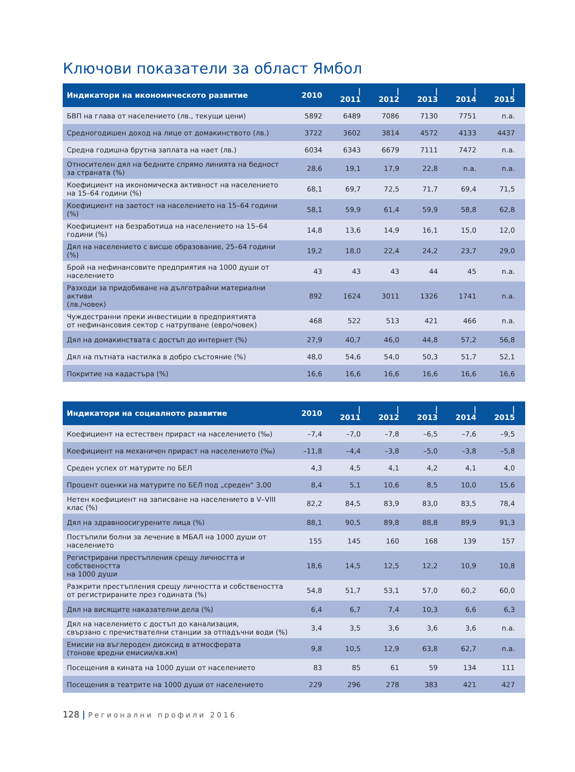Ключови показатели за област Ямбол
| Индикатори на икономическото развитие | 2010 | / 2011 | / 2012 | / 2013 | / 2014 | / 2015 |
| --- | --- | --- | --- | --- | --- | --- |
| БВП на глава от населението (лв., текущи цени) | 5892 | 6489 | 7086 | 7130 | 7751 | n.a. |
| Средногодишен доход на лице от домакинството (лв.) | 3722 | 3602 | 3814 | 4572 | 4133 | 4437 |
| Средна годишна брутна заплата на нает (лв.) | 6034 | 6343 | 6679 | 7111 | 7472 | n.a. |
| Относителен дял на бедните спрямо линията на бедност за страната (%) | 28,6 | 19,1 | 17,9 | 22,8 | n.a. | n.a. |
| Коефициент на икономическа активност на населението на 15–64 години (%) | 68,1 | 69,7 | 72,5 | 71,7 | 69,4 | 71,5 |
| Коефициент на заетост на населението на 15–64 години (%) | 58,1 | 59,9 | 61,4 | 59,9 | 58,8 | 62,8 |
| Коефициент на безработица на населението на 15–64 години (%) | 14,8 | 13,6 | 14,9 | 16,1 | 15,0 | 12,0 |
| Дял на населението с висше образование, 25–64 години (%) | 19,2 | 18,0 | 22,4 | 24,2 | 23,7 | 29,0 |
| Брой на нефинансовите предприятия на 1000 души от населението | 43 | 43 | 43 | 44 | 45 | n.a. |
| Разходи за придобиване на дълготрайни материални активи (лв./човек) | 892 | 1624 | 3011 | 1326 | 1741 | n.a. |
| Чуждестранни преки инвестиции в предприятията от нефинансовия сектор с натрупване (евро/човек) | 468 | 522 | 513 | 421 | 466 | n.a. |
| Дял на домакинствата с достъп до интернет (%) | 27,9 | 40,7 | 46,0 | 44,8 | 57,2 | 56,8 |
| Дял на пътната настилка в добро състояние (%) | 48,0 | 54,6 | 54,0 | 50,3 | 51,7 | 52,1 |
| Покритие на кадастъра (%) | 16,6 | 16,6 | 16,6 | 16,6 | 16,6 | 16,6 |
| Индикатори на социалното развитие | 2010 | / 2011 | / 2012 | / 2013 | / 2014 | / 2015 |
| --- | --- | --- | --- | --- | --- | --- |
| Коефициент на естествен прираст на населението (‰) | –7,4 | –7,0 | –7,8 | –6,5 | –7,6 | –9,5 |
| Коефициент на механичен прираст на населението (‰) | –11,8 | –4,4 | –3,8 | –5,0 | –3,8 | –5,8 |
| Среден успех от матурите по БЕЛ | 4,3 | 4,5 | 4,1 | 4,2 | 4,1 | 4,0 |
| Процент оценки на матурите по БЕЛ под „среден“ 3,00 | 8,4 | 5,1 | 10,6 | 8,5 | 10,0 | 15,6 |
| Нетен коефициент на записване на населението в V–VIII клас (%) | 82,2 | 84,5 | 83,9 | 83,0 | 83,5 | 78,4 |
| Дял на здравноосигурените лица (%) | 88,1 | 90,5 | 89,8 | 88,8 | 89,9 | 91,3 |
| Постъпили болни за лечение в МБАЛ на 1000 души от населението | 155 | 145 | 160 | 168 | 139 | 157 |
| Регистрирани престъпления срещу личността и собствеността на 1000 души | 18,6 | 14,5 | 12,5 | 12,2 | 10,9 | 10,8 |
| Разкрити престъпления срещу личността и собствеността от регистрираните през годината (%) | 54,8 | 51,7 | 53,1 | 57,0 | 60,2 | 60,0 |
| Дял на висящите наказателни дела (%) | 6,4 | 6,7 | 7,4 | 10,3 | 6,6 | 6,3 |
| Дял на населението с достъп до канализация, свързано с пречиствателни станции за отпадъчни води (%) | 3,4 | 3,5 | 3,6 | 3,6 | 3,6 | n.a. |
| Емисии на въглероден диоксид в атмосферата (тонове вредни емисии/кв.км) | 9,8 | 10,5 | 12,9 | 63,8 | 62,7 | n.a. |
| Посещения в кината на 1000 души от населението | 83 | 85 | 61 | 59 | 134 | 111 |
| Посещения в театрите на 1000 души от населението | 229 | 296 | 278 | 383 | 421 | 427 |
128 | Регионални профили 2016